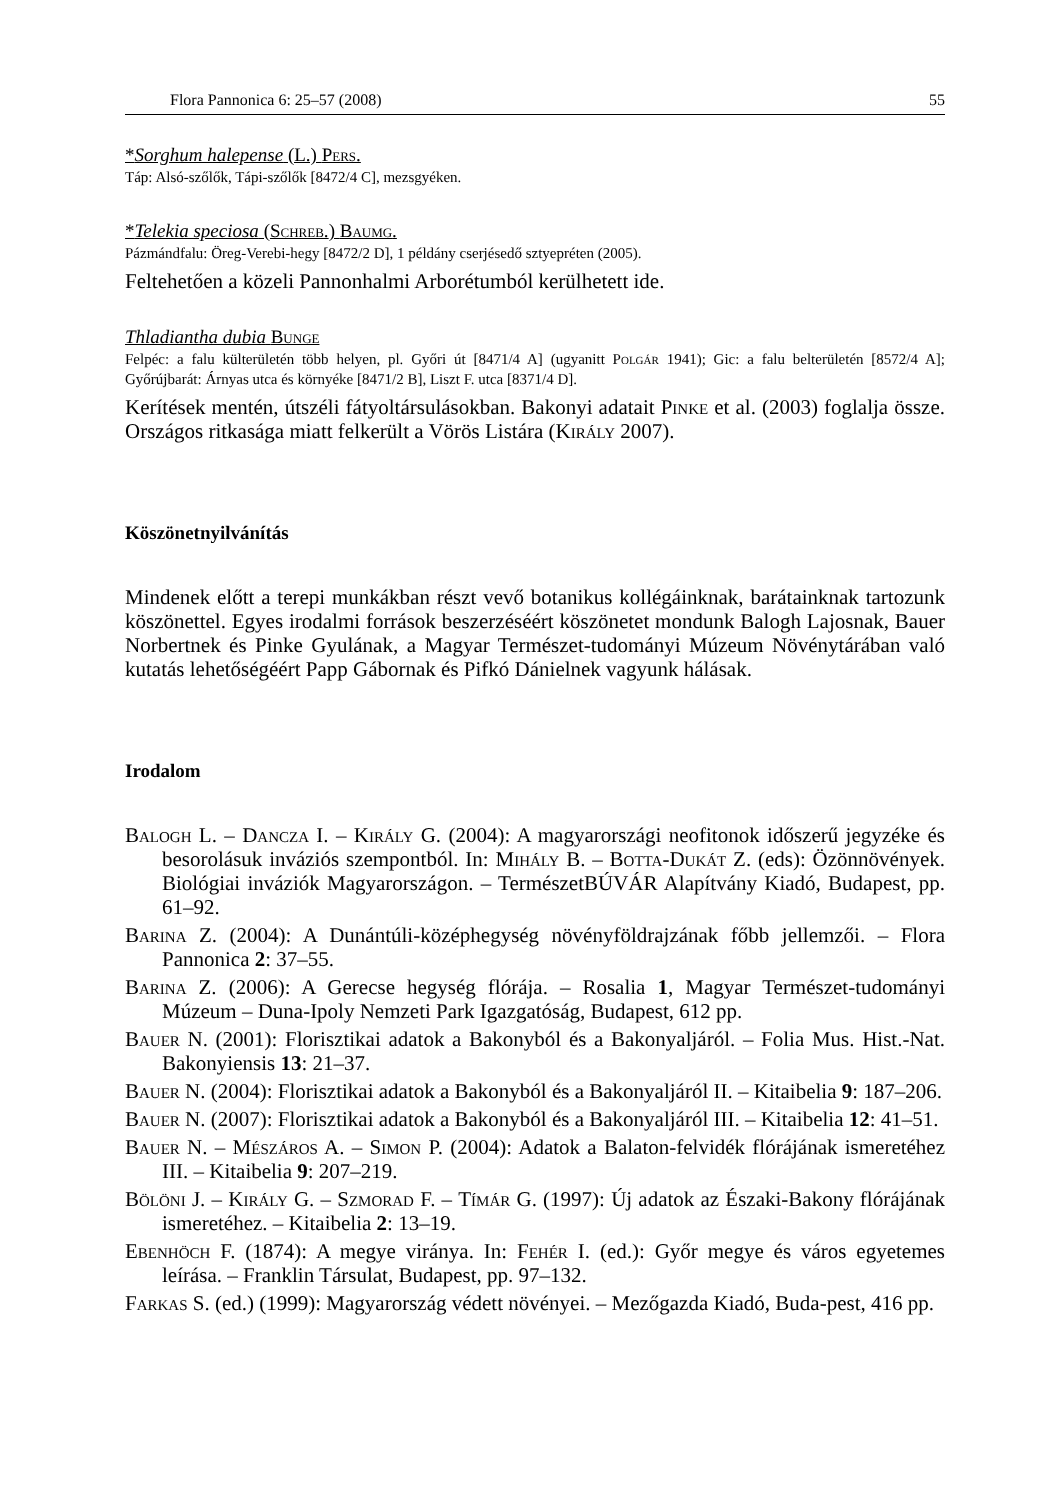Flora Pannonica 6: 25–57 (2008) 55
*Sorghum halepense (L.) Pers.
Táp: Alsó-szőlők, Tápi-szőlők [8472/4 C], mezsgyéken.
*Telekia speciosa (Schreb.) Baumg.
Pázmándfalu: Öreg-Verebi-hegy [8472/2 D], 1 példány cserjésedő sztyepréten (2005).
Feltehetően a közeli Pannonhalmi Arborétumból kerülhetett ide.
Thladiantha dubia Bunge
Felpéc: a falu külterületén több helyen, pl. Győri út [8471/4 A] (ugyanitt Polgár 1941); Gic: a falu belterületén [8572/4 A]; Győrújbarát: Árnyas utca és környéke [8471/2 B], Liszt F. utca [8371/4 D].
Kerítések mentén, útszéli fátyoltársulásokban. Bakonyi adatait Pinke et al. (2003) foglalja össze. Országos ritkasága miatt felkerült a Vörös Listára (Király 2007).
Köszönetnyilvánítás
Mindenek előtt a terepi munkákban részt vevő botanikus kollégáinknak, barátainknak tartozunk köszönettel. Egyes irodalmi források beszerzéséért köszönetet mondunk Balogh Lajosnak, Bauer Norbertnek és Pinke Gyulának, a Magyar Természet-tudományi Múzeum Növénytárában való kutatás lehetőségéért Papp Gábornak és Pifkó Dánielnek vagyunk hálásak.
Irodalom
Balogh L. – Dancza I. – Király G. (2004): A magyarországi neofitonok időszerű jegyzéke és besorolásuk inváziós szempontból. In: Mihály B. – Botta-Dukát Z. (eds): Özönnövények. Biológiai inváziók Magyarországon. – TermészetBÚVÁR Alapítvány Kiadó, Budapest, pp. 61–92.
Barina Z. (2004): A Dunántúli-középhegység növényföldrajzának főbb jellemzői. – Flora Pannonica 2: 37–55.
Barina Z. (2006): A Gerecse hegység flórája. – Rosalia 1, Magyar Természet-tudományi Múzeum – Duna-Ipoly Nemzeti Park Igazgatóság, Budapest, 612 pp.
Bauer N. (2001): Florisztikai adatok a Bakonyból és a Bakonyaljáról. – Folia Mus. Hist.-Nat. Bakonyiensis 13: 21–37.
Bauer N. (2004): Florisztikai adatok a Bakonyból és a Bakonyaljáról II. – Kitaibelia 9: 187–206.
Bauer N. (2007): Florisztikai adatok a Bakonyból és a Bakonyaljáról III. – Kitaibelia 12: 41–51.
Bauer N. – Mészáros A. – Simon P. (2004): Adatok a Balaton-felvidék flórájának ismeretéhez III. – Kitaibelia 9: 207–219.
Bölöni J. – Király G. – Szmorad F. – Tímár G. (1997): Új adatok az Északi-Bakony flórájának ismeretéhez. – Kitaibelia 2: 13–19.
Ebenhöch F. (1874): A megye viránya. In: Fehér I. (ed.): Győr megye és város egyetemes leírása. – Franklin Társulat, Budapest, pp. 97–132.
Farkas S. (ed.) (1999): Magyarország védett növényei. – Mezőgazda Kiadó, Buda-pest, 416 pp.